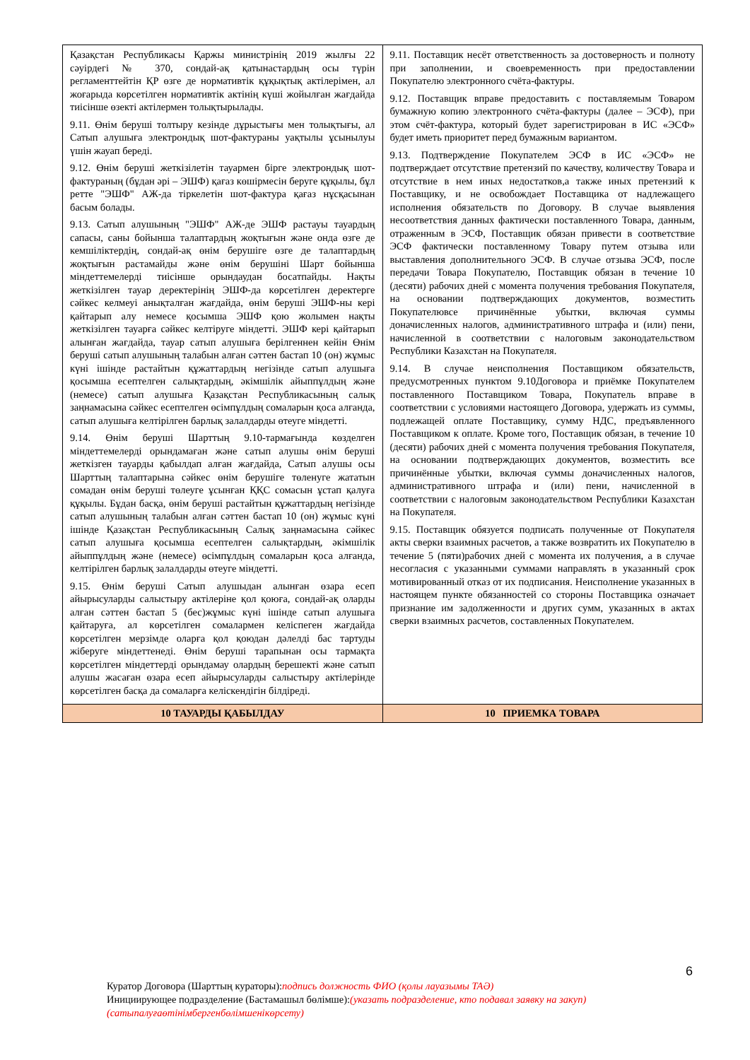| Қазақстан Республикасы Қаржы министрінің 2019 жылғы 22 сәуірдегі № 370, сондай-ақ қатынастардың осы түрін регламенттейтін ҚР өзге де нормативтік құқықтық актілерімен, ал жоғарыда көрсетілген нормативтік актінің күші жойылған жағдайда тиісінше өзекті актілермен толықтырылады. 9.11. Өнім беруші толтыру кезінде дұрыстығы мен толықтығы, ал Сатып алушыға электрондық шот-фактураны уақтылы ұсынылуы үшін жауап береді. 9.12. Өнім беруші жеткізілетін тауармен бірге электрондық шот-фактураның (бұдан әрі – ЭШФ) қағаз көшірмесін беруге құқылы, бұл ретте "ЭШФ" АЖ-да тіркелетін шот-фактура қағаз нұсқасынан басым болады. 9.13. Сатып алушының "ЭШФ" АЖ-де ЭШФ растауы тауардың сапасы, саны бойынша талаптардың жоқтығын және онда өзге де кемшіліктердің, сондай-ақ өнім берушіге өзге де талаптардың жоқтығын растамайды және өнім берушіні Шарт бойынша міндеттемелерді тиісінше орындаудан босатпайды. Нақты жеткізілген тауар деректерінің ЭШФ-да көрсетілген деректерге сәйкес келмеуі анықталған жағдайда, өнім беруші ЭШФ-ны кері қайтарып алу немесе қосымша ЭШФ қою жолымен нақты жеткізілген тауарға сәйкес келтіруге міндетті. ЭШФ кері қайтарып алынған жағдайда, тауар сатып алушыға берілгеннен кейін Өнім беруші сатып алушының талабын алған сәттен бастап 10 (он) жұмыс күні ішінде растайтын құжаттардың негізінде сатып алушыға қосымша есептелген салықтардың, әкімшілік айыппұлдың және (немесе) сатып алушыға Қазақстан Республикасының салық заңнамасына сәйкес есептелген өсімпұлдың сомаларын қоса алғанда, сатып алушыға келтірілген барлық залалдарды өтеуге міндетті. 9.14. Өнім беруші Шарттың 9.10-тармағында көзделген міндеттемелерді орындамаған және сатып алушы өнім беруші жеткізген тауарды қабылдап алған жағдайда, Сатып алушы осы Шарттың талаптарына сәйкес өнім берушіге төленуге жататын сомадан өнім беруші төлеуге ұсынған ҚҚС сомасын ұстап қалуға құқылы. Бұдан басқа, өнім беруші растайтын құжаттардың негізінде сатып алушының талабын алған сәттен бастап 10 (он) жұмыс күні ішінде Қазақстан Республикасының Салық заңнамасына сәйкес сатып алушыға қосымша есептелген салықтардың, әкімшілік айыппұлдың және (немесе) өсімпұлдың сомаларын қоса алғанда, келтірілген барлық залалдарды өтеуге міндетті. 9.15. Өнім беруші Сатып алушыдан алынған өзара есеп айырысуларды салыстыру актілеріне қол қоюға, сондай-ақ оларды алған сәттен бастап 5 (бес)жұмыс күні ішінде сатып алушыға қайтаруға, ал көрсетілген сомалармен келіспеген жағдайда көрсетілген мерзімде оларға қол қоюдан дәлелді бас тартуды жіберуге міндеттенеді. Өнім беруші тарапынан осы тармақта көрсетілген міндеттерді орындамау олардың берешекті және сатып алушы жасаған өзара есеп айырысуларды салыстыру актілерінде көрсетілген басқа да сомаларға келіскендігін білдіреді. | 9.11. Поставщик несёт ответственность за достоверность и полноту при заполнении, и своевременность при предоставлении Покупателю электронного счёта-фактуры. 9.12. Поставщик вправе предоставить с поставляемым Товаром бумажную копию электронного счёта-фактуры (далее – ЭСФ), при этом счёт-фактура, который будет зарегистрирован в ИС «ЭСФ» будет иметь приоритет перед бумажным вариантом. 9.13. Подтверждение Покупателем ЭСФ в ИС «ЭСФ» не подтверждает отсутствие претензий по качеству, количеству Товара и отсутствие в нем иных недостатков,а также иных претензий к Поставщику, и не освобождает Поставщика от надлежащего исполнения обязательств по Договору. В случае выявления несоответствия данных фактически поставленного Товара, данным, отраженным в ЭСФ, Поставщик обязан привести в соответствие ЭСФ фактически поставленному Товару путем отзыва или выставления дополнительного ЭСФ. В случае отзыва ЭСФ, после передачи Товара Покупателю, Поставщик обязан в течение 10 (десяти) рабочих дней с момента получения требования Покупателя, на основании подтверждающих документов, возместить Покупателювсе причинённые убытки, включая суммы доначисленных налогов, административного штрафа и (или) пени, начисленной в соответствии с налоговым законодательством Республики Казахстан на Покупателя. 9.14. В случае неисполнения Поставщиком обязательств, предусмотренных пунктом 9.10Договора и приёмке Покупателем поставленного Поставщиком Товара, Покупатель вправе в соответствии с условиями настоящего Договора, удержать из суммы, подлежащей оплате Поставщику, сумму НДС, предъявленного Поставщиком к оплате. Кроме того, Поставщик обязан, в течение 10 (десяти) рабочих дней с момента получения требования Покупателя, на основании подтверждающих документов, возместить все причинённые убытки, включая суммы доначисленных налогов, административного штрафа и (или) пени, начисленной в соответствии с налоговым законодательством Республики Казахстан на Покупателя. 9.15. Поставщик обязуется подписать полученные от Покупателя акты сверки взаимных расчетов, а также возвратить их Покупателю в течение 5 (пяти)рабочих дней с момента их получения, а в случае несогласия с указанными суммами направлять в указанный срок мотивированный отказ от их подписания. Неисполнение указанных в настоящем пункте обязанностей со стороны Поставщика означает признание им задолженности и других сумм, указанных в актах сверки взаимных расчетов, составленных Покупателем. |
| 10 ТАУАРДЫ ҚАБЫЛДАУ | 10 ПРИЕМКА ТОВАРА |
6
Куратор Договора (Шарттың кураторы):подпись должность ФИО (қолы лауазымы ТАӘ)
Инициирующее подразделение (Бастамашыл бөлімше):(указать подразделение, кто подавал заявку на закуп)
(сатыпалуғаөтінімбергенбөлімшенікөрсету)